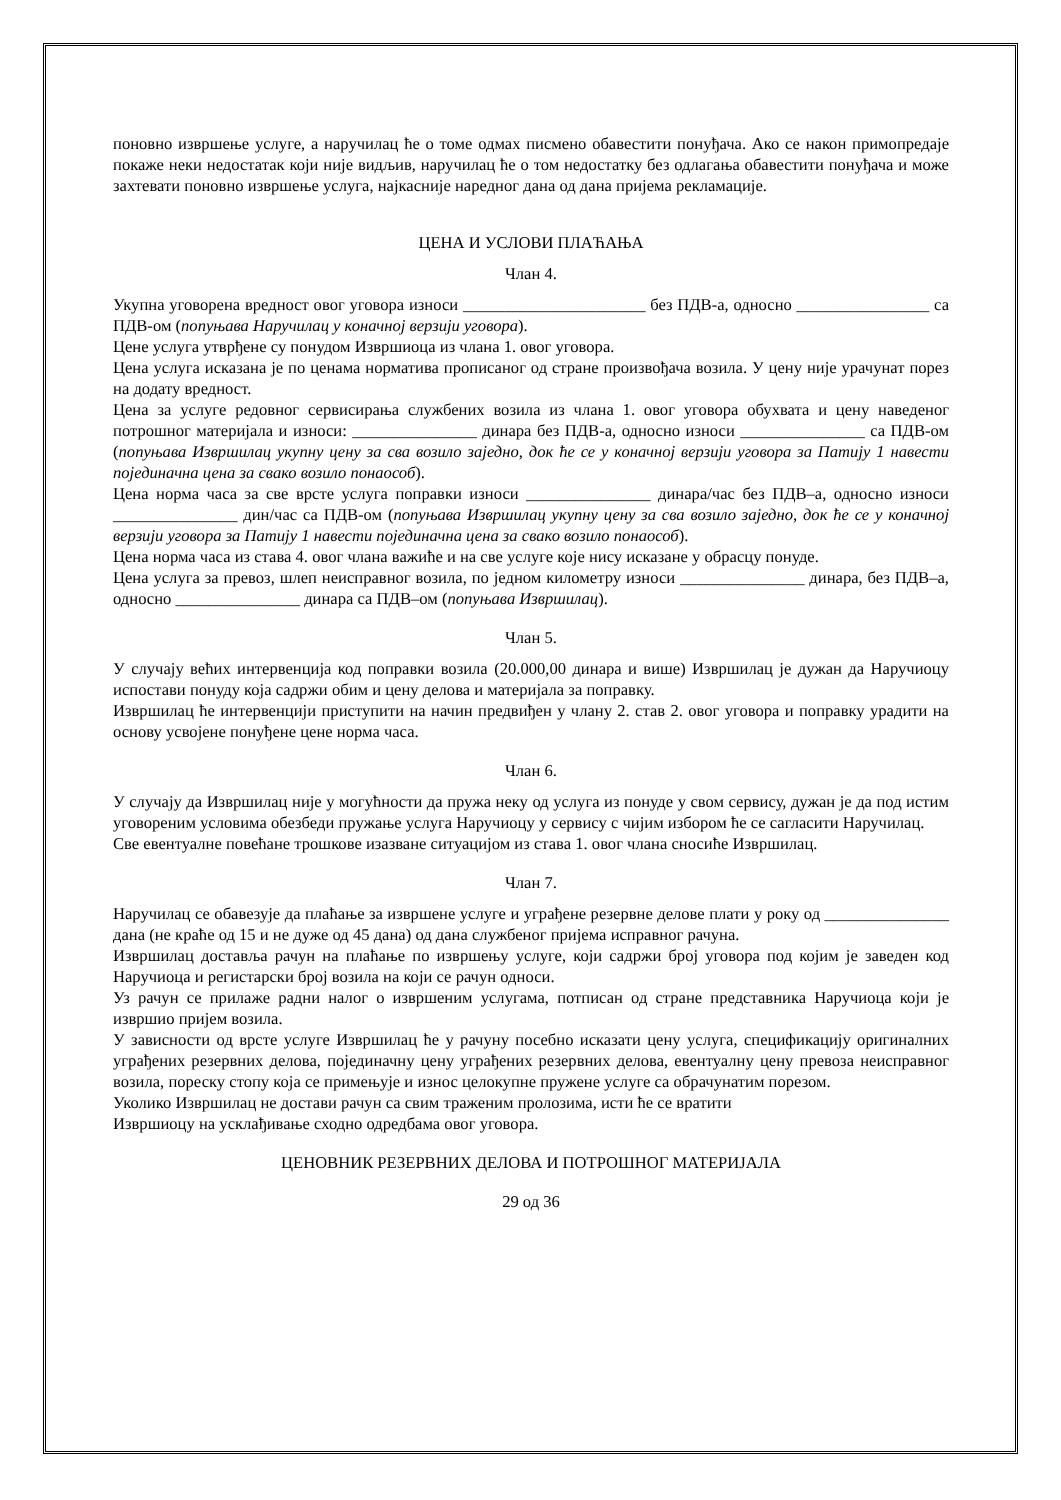поновно извршење услуге, а наручилац ће о томе одмах писмено обавестити понуђача. Ако се након примопредаје покаже неки недостатак који није видљив, наручилац ће о том недостатку без одлагања обавестити понуђача и може захтевати поновно извршење услуга, најкасније наредног дана од дана пријема рекламације.
ЦЕНА И УСЛОВИ ПЛАЋАЊА
Члан 4.
Укупна уговорена вредност овог уговора износи ______________________ без ПДВ-а, односно ________________ са ПДВ-ом (попуњава Наручилац у коначној верзији уговора).
Цене услуга утврђене су понудом Извршиоца из члана 1. овог уговора.
Цена услуга исказана је по ценама норматива прописаног од стране произвођача возила. У цену није урачунат порез на додату вредност.
Цена за услуге редовног сервисирања службених возила из члана 1. овог уговора обухвата и цену наведеног потрошног материјала и износи: _______________ динара без ПДВ-а, односно износи _______________ са ПДВ-ом (попуњава Извршилац укупну цену за сва возило заједно, док ће се у коначној верзији уговора за Патију 1 навести појединачна цена за свако возило понаособ).
Цена норма часа за све врсте услуга поправки износи _______________ динара/час без ПДВ–а, односно износи _______________ дин/час са ПДВ-ом (попуњава Извршилац укупну цену за сва возило заједно, док ће се у коначној верзији уговора за Патију 1 навести појединачна цена за свако возило понаособ).
Цена норма часа из става 4. овог члана важиће и на све услуге које нису исказане у обрасцу понуде.
Цена услуга за превоз, шлеп неисправног возила, по једном километру износи _______________ динара, без ПДВ–а, односно _______________ динара са ПДВ–ом (попуњава Извршилац).
Члан 5.
У случају већих интервенција код поправки возила (20.000,00 динара и више) Извршилац је дужан да Наручиоцу испостави понуду која садржи обим и цену делова и материјала за поправку.
Извршилац ће интервенцији приступити на начин предвиђен у члану 2. став 2. овог уговора и поправку урадити на основу усвојене понуђене цене норма часа.
Члан 6.
У случају да Извршилац није у могућности да пружа неку од услуга из понуде у свом сервису, дужан је да под истим уговореним условима обезбеди пружање услуга Наручиоцу у сервису с чијим избором ће се сагласити Наручилац.
Све евентуалне повећане трошкове изазване ситуацијом из става 1. овог члана сносиће Извршилац.
Члан 7.
Наручилац се обавезује да плаћање за извршене услуге и уграђене резервне делове плати у року од _______________ дана (не краће од 15 и не дуже од 45 дана) од дана службеног пријема исправног рачуна.
Извршилац доставља рачун на плаћање по извршењу услуге, који садржи број уговора под којим је заведен код Наручиоца и регистарски број возила на који се рачун односи.
Уз рачун се прилаже радни налог о извршеним услугама, потписан од стране представника Наручиоца који је извршио пријем возила.
У зависности од врсте услуге Извршилац ће у рачуну посебно исказати цену услуга, спецификацију оригиналних уграђених резервних делова, појединачну цену уграђених резервних делова, евентуалну цену превоза неисправног возила, пореску стопу која се примењује и износ целокупне пружене услуге са обрачунатим порезом.
Уколико Извршилац не достави рачун са свим траженим пролозима, исти ће се вратити
Извршиоцу на усклађивање сходно одредбама овог уговора.
ЦЕНОВНИК РЕЗЕРВНИХ ДЕЛОВА И ПОТРОШНОГ МАТЕРИЈАЛА
29 од 36